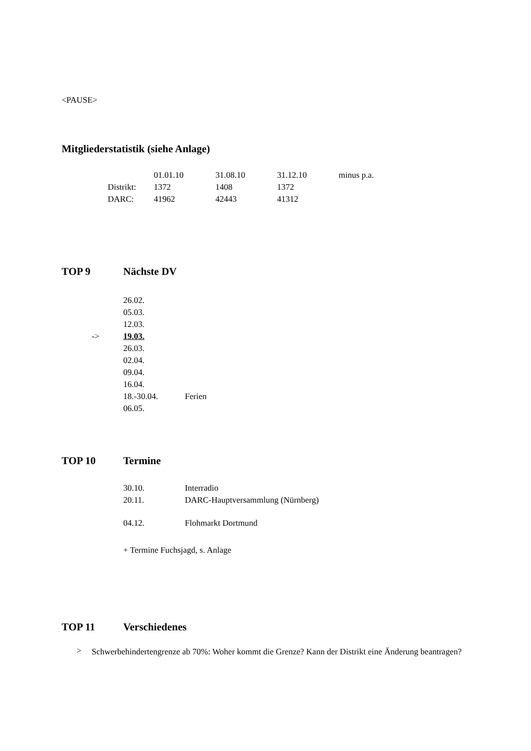<PAUSE>
Mitgliederstatistik (siehe Anlage)
| | 01.01.10 | 31.08.10 | 31.12.10 | minus p.a. |
| Distrikt: | 1372 | 1408 | 1372 | |
| DARC: | 41962 | 42443 | 41312 | |
TOP 9 Nächste DV
| | 26.02. | |
| | 05.03. | |
| | 12.03. | |
| -> | 19.03. | |
| | 26.03. | |
| | 02.04. | |
| | 09.04. | |
| | 16.04. | |
| | 18.-30.04. | Ferien |
| | 06.05. | |
TOP 10 Termine
| 30.10. | Interradio |
| 20.11. | DARC-Hauptversammlung (Nürnberg) |
| 04.12. | Flohmarkt Dortmund |
+ Termine Fuchsjagd, s. Anlage
TOP 11 Verschiedenes
> Schwerbehindertengrenze ab 70%: Woher kommt die Grenze? Kann der Distrikt eine Änderung beantragen?